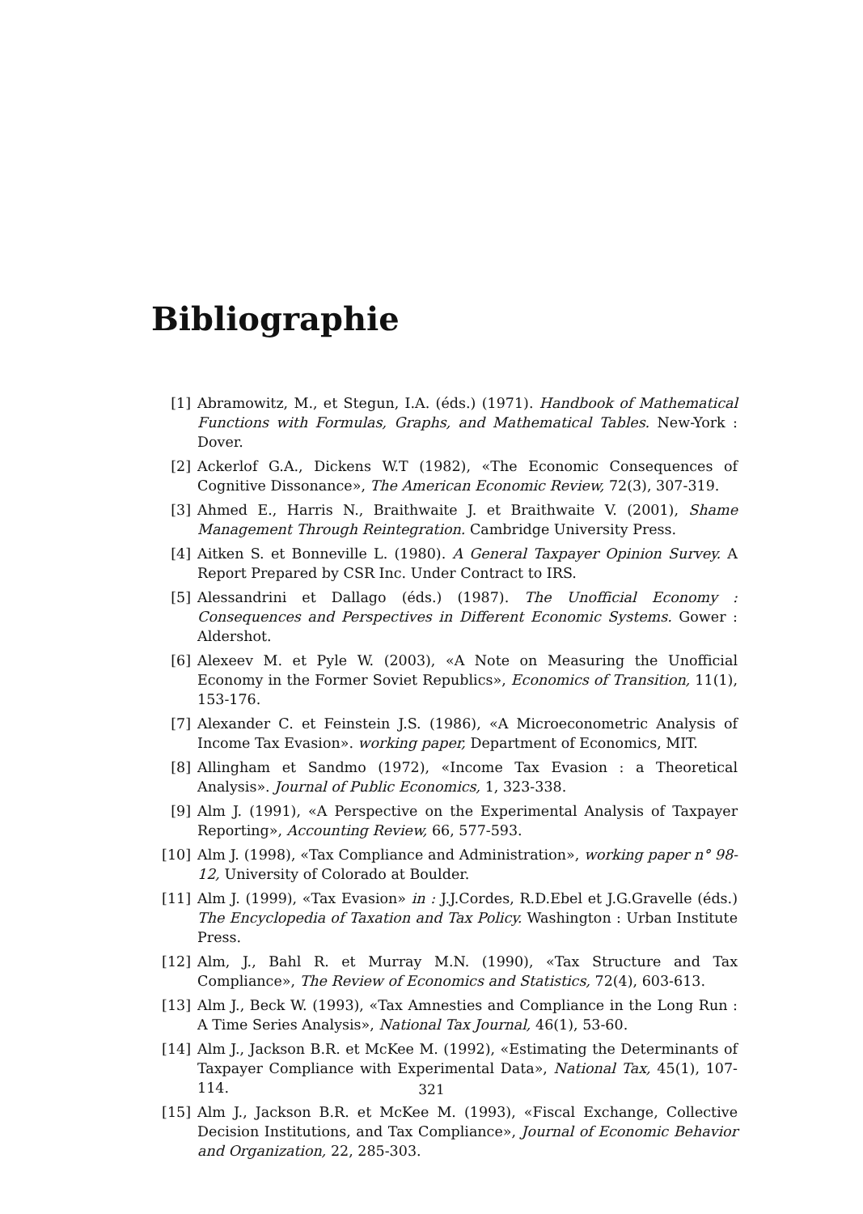Bibliographie
[1] Abramowitz, M., et Stegun, I.A. (éds.) (1971). Handbook of Mathematical Functions with Formulas, Graphs, and Mathematical Tables. New-York : Dover.
[2] Ackerlof G.A., Dickens W.T (1982), «The Economic Consequences of Cognitive Dissonance», The American Economic Review, 72(3), 307-319.
[3] Ahmed E., Harris N., Braithwaite J. et Braithwaite V. (2001), Shame Management Through Reintegration. Cambridge University Press.
[4] Aitken S. et Bonneville L. (1980). A General Taxpayer Opinion Survey. A Report Prepared by CSR Inc. Under Contract to IRS.
[5] Alessandrini et Dallago (éds.) (1987). The Unofficial Economy : Consequences and Perspectives in Different Economic Systems. Gower : Aldershot.
[6] Alexeev M. et Pyle W. (2003), «A Note on Measuring the Unofficial Economy in the Former Soviet Republics», Economics of Transition, 11(1), 153-176.
[7] Alexander C. et Feinstein J.S. (1986), «A Microeconometric Analysis of Income Tax Evasion». working paper, Department of Economics, MIT.
[8] Allingham et Sandmo (1972), «Income Tax Evasion : a Theoretical Analysis». Journal of Public Economics, 1, 323-338.
[9] Alm J. (1991), «A Perspective on the Experimental Analysis of Taxpayer Reporting», Accounting Review, 66, 577-593.
[10] Alm J. (1998), «Tax Compliance and Administration», working paper n° 98-12, University of Colorado at Boulder.
[11] Alm J. (1999), «Tax Evasion» in : J.J.Cordes, R.D.Ebel et J.G.Gravelle (éds.) The Encyclopedia of Taxation and Tax Policy. Washington : Urban Institute Press.
[12] Alm, J., Bahl R. et Murray M.N. (1990), «Tax Structure and Tax Compliance», The Review of Economics and Statistics, 72(4), 603-613.
[13] Alm J., Beck W. (1993), «Tax Amnesties and Compliance in the Long Run : A Time Series Analysis», National Tax Journal, 46(1), 53-60.
[14] Alm J., Jackson B.R. et McKee M. (1992), «Estimating the Determinants of Taxpayer Compliance with Experimental Data», National Tax, 45(1), 107-114.
[15] Alm J., Jackson B.R. et McKee M. (1993), «Fiscal Exchange, Collective Decision Institutions, and Tax Compliance», Journal of Economic Behavior and Organization, 22, 285-303.
321